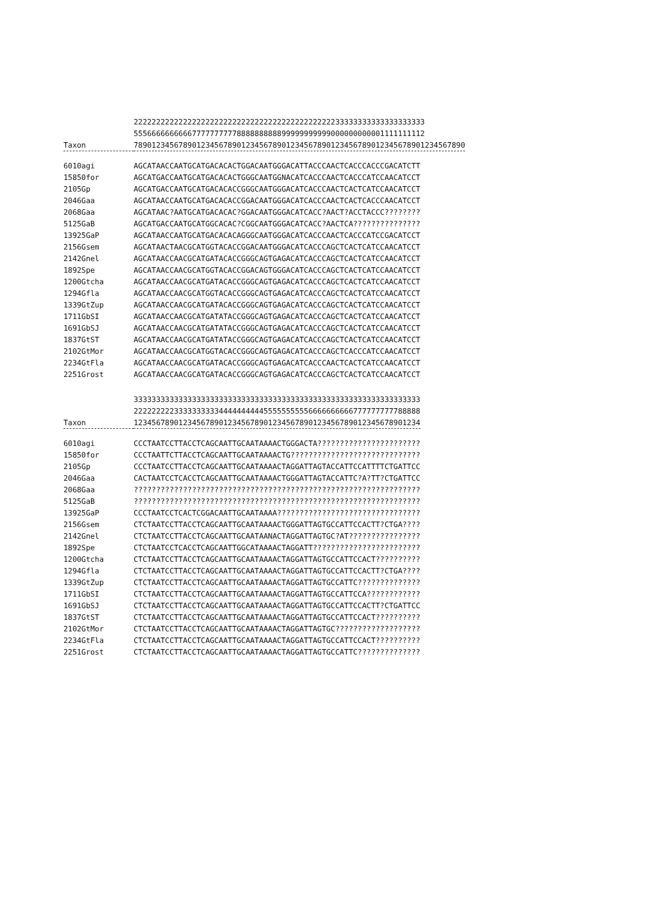| | 22222222222222222222222222222222222222222222233333333333333333333 |
| --- | --- |
| | 55566666666667777777777888888888899999999999000000000001111111112 |
| Taxon | 78901234567890123456789012345678901234567890123456789012345678901234567890 |
| 6010agi | AGCATAACCAATGCATGACACACTGGACAATGGGACATTACCCAACTCACCCACCCGACATCTT |
| 15850for | AGCATGACCAATGCATGACACACTGGGCAATGGNACATCACCCAACTCACCCATCCAACATCCT |
| 2105Gp | AGCATGACCAATGCATGACACACCGGGCAATGGGACATCACCCAACTCACTCATCCAACATCCT |
| 2046Gaa | AGCATAACCAATGCATGACACACCGGACAATGGGACATCACCCAACTCACTCACCCAACATCCT |
| 2068Gaa | AGCATAAC?AATGCATGACACAC?GGACAATGGGACATCACC?AACT?ACCTACCC???????? |
| 5125GaB | AGCATGACCAATGCATGGCACAC?CGGCAATGGGACATCACC?AACTCA??????????????? |
| 13925GaP | AGCATAACCAATGCATGACACACAGGGCAATGGGACATCACCCAACTCACCCATCCGACATCCT |
| 2156Gsem | AGCATAACTAACGCATGGTACACCGGACAATGGGACATCACCCAGCTCACTCATCCAACATCCT |
| 2142Gnel | AGCATAACCAACGCATGATACACCGGGCAGTGAGACATCACCCAGCTCACTCATCCAACATCCT |
| 1892Spe | AGCATAACCAACGCATGGTACACCGGACAGTGGGACATCACCCAGCTCACTCATCCAACATCCT |
| 1200Gtcha | AGCATAACCAACGCATGATACACCGGGCAGTGAGACATCACCCAGCTCACTCATCCAACATCCT |
| 1294Gfla | AGCATAACCAACGCATGGTACACCGGGCAGTGAGACATCACCCAGCTCACTCATCCAACATCCT |
| 1339GtZup | AGCATAACCAACGCATGATACACCGGGCAGTGAGACATCACCCAGCTCACTCATCCAACATCCT |
| 1711GbSI | AGCATAACCAACGCATGATATACCGGGCAGTGAGACATCACCCAGCTCACTCATCCAACATCCT |
| 1691GbSJ | AGCATAACCAACGCATGATATACCGGGCAGTGAGACATCACCCAGCTCACTCATCCAACATCCT |
| 1837GtST | AGCATAACCAACGCATGATATACCGGGCAGTGAGACATCACCCAGCTCACTCATCCAACATCCT |
| 2102GtMor | AGCATAACCAACGCATGGTACACCGGGCAGTGAGACATCACCCAGCTCACCCATCCAACATCCT |
| 2234GtFla | AGCATAACCAACGCATGATACACCGGGCAGTGAGACATCACCCAACTCACTCATCCAACATCCT |
| 2251Grost | AGCATAACCAACGCATGATACACCGGGCAGTGAGACATCACCCAGCTCACTCATCCAACATCCT |
| | 3333333333333333333333333333333333333333333333333333333333333333 |
| --- | --- |
| | 2222222223333333333444444444455555555556666666666777777777788888 |
| Taxon | 1234567890123456789012345678901234567890123456789012345678901234 |
| 6010agi | CCCTAATCCTTACCTCAGCAATTGCAATAAAACTGGGACTA??????????????????????? |
| 15850for | CCCTAATTCTTACCTCAGCAATTGCAATAAAACTG????????????????????????????? |
| 2105Gp | CCCTAATCCTTACCTCAGCAATTGCAATAAAACTAGGATTAGTACCATTCCATTTTCTGATTCC |
| 2046Gaa | CACTAATCCTCACCTCAGCAATTGCAATAAAACTGGGATTAGTACCATTC?A?TT?CTGATTCC |
| 2068Gaa | ???????????????????????????????????????????????????????????????? |
| 5125GaB | ???????????????????????????????????????????????????????????????? |
| 13925GaP | CCCTAATCCTCACTCGGACAATTGCAATAAAA???????????????????????????????? |
| 2156Gsem | CTCTAATCCTTACCTCAGCAATTGCAATAAAACTGGGATTAGTGCCATTCCACTT?CTGA???? |
| 2142Gnel | CTCTAATCCTTACCTCAGCAATTGCAATAANACTAGGATTAGTGC?AT???????????????? |
| 1892Spe | CTCTAATCCTCACCTCAGCAATTGGCATAAAACTAGGATT???????????????????????? |
| 1200Gtcha | CTCTAATCCTTACCTCAGCAATTGCAATAAAACTAGGATTAGTGCCATTCCACT?????????? |
| 1294Gfla | CTCTAATCCTTACCTCAGCAATTGCAATAAAACTAGGATTAGTGCCATTCCACTT?CTGA???? |
| 1339GtZup | CTCTAATCCTTACCTCAGCAATTGCAATAAAACTAGGATTAGTGCCATTC?????????????? |
| 1711GbSI | CTCTAATCCTTACCTCAGCAATTGCAATAAAACTAGGATTAGTGCCATTCCA???????????? |
| 1691GbSJ | CTCTAATCCTTACCTCAGCAATTGCAATAAAACTAGGATTAGTGCCATTCCACTT?CTGATTCC |
| 1837GtST | CTCTAATCCTTACCTCAGCAATTGCAATAAAACTAGGATTAGTGCCATTCCACT?????????? |
| 2102GtMor | CTCTAATCCTTACCTCAGCAATTGCAATAAAACTAGGATTAGTGC??????????????????? |
| 2234GtFla | CTCTAATCCTTACCTCAGCAATTGCAATAAAACTAGGATTAGTGCCATTCCACT?????????? |
| 2251Grost | CTCTAATCCTTACCTCAGCAATTGCAATAAAACTAGGATTAGTGCCATTC?????????????? |